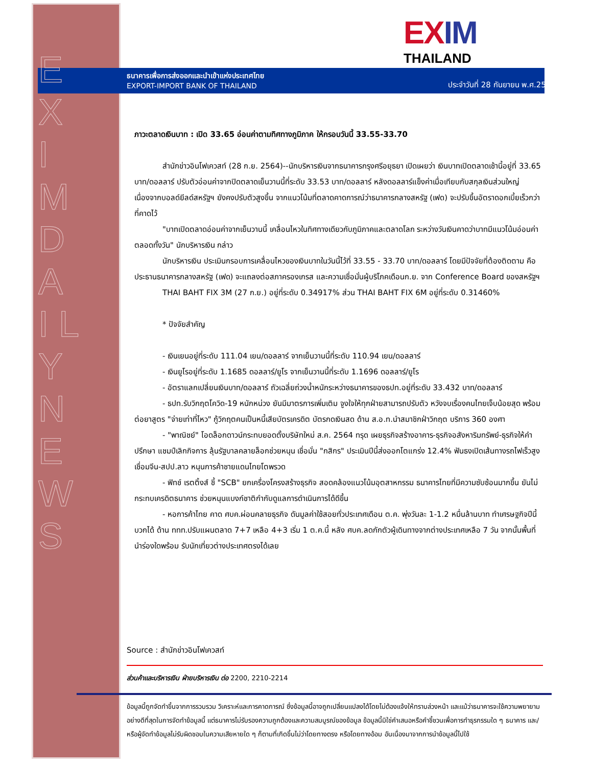E X I M D A I L Y N E W S
EXIM
THAILAND
ธนาคารเพื่อการส่งออกและนำเข้าแห่งประเทศไทย
EXPORT-IMPORT BANK OF THAILAND
ประจำวันที่ 28 กันยายน พ.ศ.2564
ภาวะตลาดเงินบาท : เปิด 33.65 อ่อนค่าตามทิศทางภูมิภาค ให้กรอบวันนี้ 33.55-33.70
สำนักข่าวอินโฟเควสท์ (28 ก.ย. 2564)--นักบริหารเงินจากธนาคารกรุงศรีอยุธยา เปิดเผยว่า เงินบาทเปิดตลาดเช้านี้อยู่ที่ 33.65 บาท/ดอลลาร์ ปรับตัวอ่อนค่าจากปิดตลาดเย็นวานนี้ที่ระดับ 33.53 บาท/ดอลลาร์ หลังดอลลาร์แข็งค่าเมื่อเทียบกับสกุลเงินส่วนใหญ่ เนื่องจากบอลด์ยีลด์สหรัฐฯ ยังคงปรับตัวสูงขึ้น จากแนวโน้มที่ตลาดคาดการณ์ว่าธนาคารกลางสหรัฐ (เฟด) จะปรับขึ้นอัตราดอกเบี้ยเร็วกว่าที่คาดไว้
"บาทเปิดตลาดอ่อนค่าจากเย็นวานนี้ เคลื่อนไหวในทิศทางเดียวกับภูมิภาคและตลาดโลก ระหว่างวันเงินคาดว่าบาทมีแนวโน้มอ่อนค่าตลอดทั้งวัน" นักบริหารเงิน กล่าว
นักบริหารเงิน ประเมินกรอบการเคลื่อนไหวของเงินบาทในวันนี้ไว้ที่ 33.55 - 33.70 บาท/ดอลลาร์ โดยมีปัจจัยที่ต้องติดตาม คือ ประธานธนาคารกลางสหรัฐ (เฟด) จะแถลงต่อสภาครองเกรส และความเชื่อมั่นผู้บริโภคเดือนก.ย. จาก Conference Board ของสหรัฐฯ
THAI BAHT FIX 3M (27 ก.ย.) อยู่ที่ระดับ 0.34917% ส่วน THAI BAHT FIX 6M อยู่ที่ระดับ 0.31460%
* ปัจจัยสำคัญ
- เงินเยนอยู่ที่ระดับ 111.04 เยน/ดอลลาร์ จากเย็นวานนี้ที่ระดับ 110.94 เยน/ดอลลาร์
- เงินยูโรอยู่ที่ระดับ 1.1685 ดอลลาร์/ยูโร จากเย็นวานนี้ที่ระดับ 1.1696 ดอลลาร์/ยูโร
- อัตราแลกเปลี่ยนเงินบาท/ดอลลาร์ ถัวเฉลี่ยถ่วงน้ำหนักระหว่างธนาคารของธปท.อยู่ที่ระดับ 33.432 บาท/ดอลลาร์
- ธปท.รับวิกฤตโควิด-19 หนักหน่วง ยันมีมาตรการเพิ่มเติม จูงใจให้ทุกฝ่ายสามารถปรับตัว หวังจบเรื่องคนไทยเจ็บน้อยสุด พร้อมต่อยาสูตร "จ่ายเท่าที่ไหว" กู้วิกฤตคนเป็นหนี้เสียบัตรเครดิต บัตรกดเงินสด ด้าน ส.อ.ท.นำสมาชิกฝ่าวิกฤต บริการ 360 องศา
- "พาณิชย์" โอดล็อกดาวน์กระทบยอดตั้งบริษัทใหม่ ส.ค. 2564 ทรุด เผยธุรกิจสร้างอาคาร-ธุรกิจอสังหาริมทรัพย์-ธุรกิจให้คำปรึกษา แชมป์เลิกกิจการ ลุ้นรัฐบาลคลายล็อกช่วยหนุน เชื่อมั่น "กสิกร" ประเมินปีนี้ส่งออกโตแกร่ง 12.4% ฟันธงเปิดเส้นทางรถไฟเร็วสูงเชื่อมจีน-สปป.ลาว หนุนการค้าชายแดนไทยโตพรวด
- ฟิทช์ เรตติ้งส์ ชี้ "SCB" ยกเครื่องโครงสร้างธุรกิจ สอดคล้องแนวโน้มอุตสาหกรรม ธนาคารไทยที่มีความซับซ้อนมากขึ้น ยันไม่กระทบเครดิตธนาคาร ช่วยหนุนแบงก์ชาติกำกับดูแลการดำเนินการได้ดีขึ้น
- หอการค้าไทย คาด ศบค.ผ่อนคลายธุรกิจ ดันมูลค่าใช้สอยทั่วประเทศเดือน ต.ค. พุ่งวันละ 1-1.2 หมื่นล้านบาท ทำเศรษฐกิจปีนี้บวกได้ ด้าน ททท.ปรับแผนตลาด 7+7 เหลือ 4+3 เริ่ม 1 ต.ค.นี้ หลัง ศบค.ลดกักตัวผู้เดินทางจากต่างประเทศเหลือ 7 วัน จากนั้นพื้นที่นำร่องใดพร้อม รับนักเที่ยวต่างประเทศตรงได้เลย
Source : สำนักข่าวอินโฟเควสท์
ส่วนค้าและบริหารเงิน ฝ่ายบริหารเงิน ต่อ 2200, 2210-2214
ข้อมูลนี้ถูกจัดทำขึ้นจากการรวบรวม วิเคราะห์และการคาดการณ์ ซึ่งข้อมูลนี้อาจถูกเปลี่ยนแปลงได้โดยไม่ต้องแจ้งให้ทราบล่วงหน้า และแม้ว่าธนาคารจะใช้ความพยายามอย่างดีที่สุดในการจัดทำข้อมูลนี้ แต่ธนาคารไม่รับรองความถูกต้องและความสมบูรณ์ของข้อมูล ข้อมูลนี้มิใช่คำเสนอหรือคำชี้ชวนเพื่อการทำธุรกรรมใด ๆ ธนาคาร และ/หรือผู้จัดทำข้อมูลไม่รับผิดชอบในความเสียหายใด ๆ ก็ตามที่เกิดขึ้นไม่ว่าโดยทางตรง หรือโดยทางอ้อม อันเนื่องมาจากการนำข้อมูลนี้ไปใช้